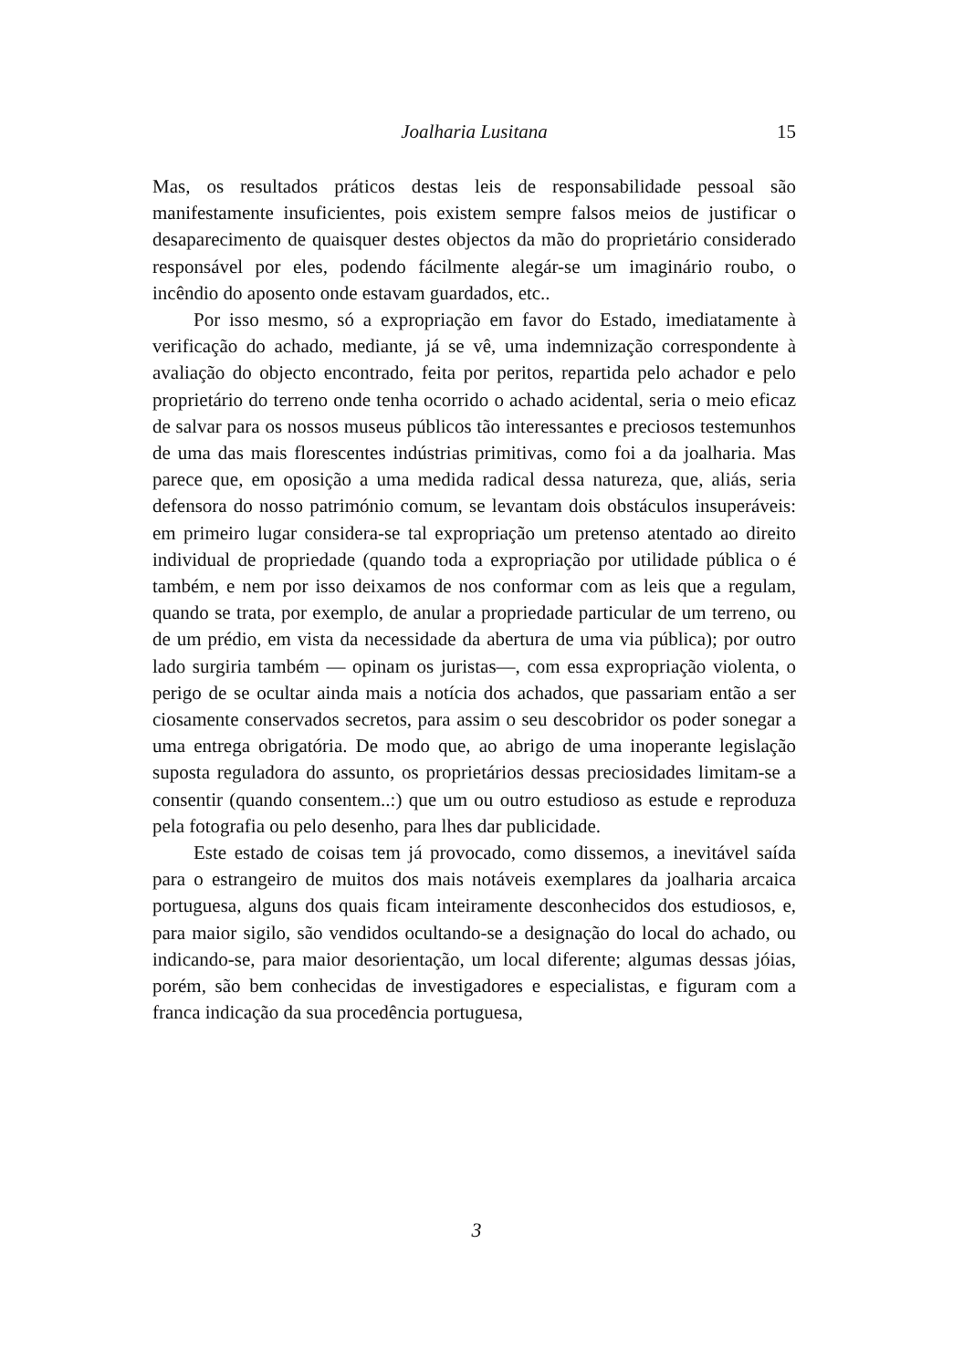Joalharia Lusitana
15
Mas, os resultados práticos destas leis de responsabilidade pessoal são manifestamente insuficientes, pois existem sempre falsos meios de justificar o desaparecimento de quaisquer destes objectos da mão do proprietário considerado responsável por eles, podendo fácilmente alegár-se um imaginário roubo, o incêndio do aposento onde estavam guardados, etc..
Por isso mesmo, só a expropriação em favor do Estado, imediatamente à verificação do achado, mediante, já se vê, uma indemnização correspondente à avaliação do objecto encontrado, feita por peritos, repartida pelo achador e pelo proprietário do terreno onde tenha ocorrido o achado acidental, seria o meio eficaz de salvar para os nossos museus públicos tão interessantes e preciosos testemunhos de uma das mais florescentes indústrias primitivas, como foi a da joalharia. Mas parece que, em oposição a uma medida radical dessa natureza, que, aliás, seria defensora do nosso património comum, se levantam dois obstáculos insuperáveis: em primeiro lugar considera-se tal expropriação um pretenso atentado ao direito individual de propriedade (quando toda a expropriação por utilidade pública o é também, e nem por isso deixamos de nos conformar com as leis que a regulam, quando se trata, por exemplo, de anular a propriedade particular de um terreno, ou de um prédio, em vista da necessidade da abertura de uma via pública); por outro lado surgiria também — opinam os juristas—, com essa expropriação violenta, o perigo de se ocultar ainda mais a notícia dos achados, que passariam então a ser ciosamente conservados secretos, para assim o seu descobridor os poder sonegar a uma entrega obrigatória. De modo que, ao abrigo de uma inoperante legislação suposta reguladora do assunto, os proprietários dessas preciosidades limitam-se a consentir (quando consentem..:) que um ou outro estudioso as estude e reproduza pela fotografia ou pelo desenho, para lhes dar publicidade.
Este estado de coisas tem já provocado, como dissemos, a inevitável saída para o estrangeiro de muitos dos mais notáveis exemplares da joalharia arcaica portuguesa, alguns dos quais ficam inteiramente desconhecidos dos estudiosos, e, para maior sigilo, são vendidos ocultando-se a designação do local do achado, ou indicando-se, para maior desorientação, um local diferente; algumas dessas jóias, porém, são bem conhecidas de investigadores e especialistas, e figuram com a franca indicação da sua procedência portuguesa,
3